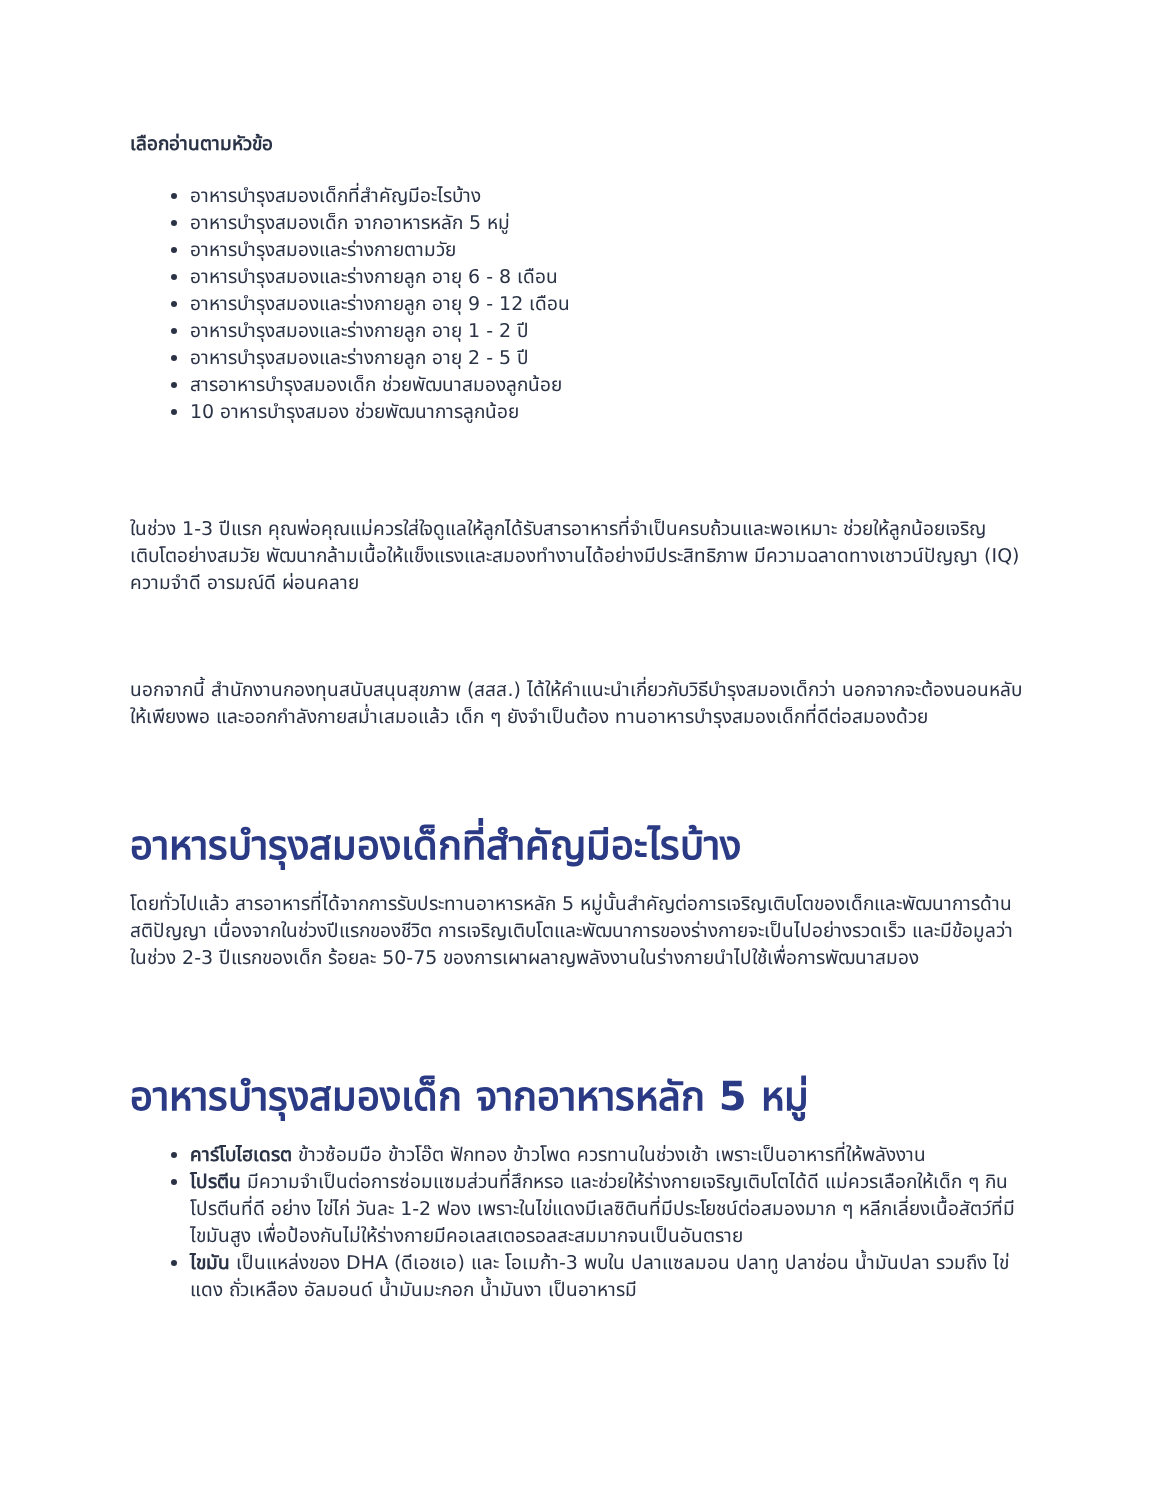เลือกอ่านตามหัวข้อ
อาหารบำรุงสมองเด็กที่สำคัญมีอะไรบ้าง
อาหารบำรุงสมองเด็ก จากอาหารหลัก 5 หมู่
อาหารบำรุงสมองและร่างกายตามวัย
อาหารบำรุงสมองและร่างกายลูก อายุ 6 - 8 เดือน
อาหารบำรุงสมองและร่างกายลูก อายุ 9 - 12 เดือน
อาหารบำรุงสมองและร่างกายลูก อายุ 1 - 2 ปี
อาหารบำรุงสมองและร่างกายลูก อายุ 2 - 5 ปี
สารอาหารบำรุงสมองเด็ก ช่วยพัฒนาสมองลูกน้อย
10 อาหารบำรุงสมอง ช่วยพัฒนาการลูกน้อย
ในช่วง 1-3 ปีแรก คุณพ่อคุณแม่ควรใส่ใจดูแลให้ลูกได้รับสารอาหารที่จำเป็นครบถ้วนและพอเหมาะ ช่วยให้ลูกน้อยเจริญเติบโตอย่างสมวัย พัฒนากล้ามเนื้อให้แข็งแรงและสมองทำงานได้อย่างมีประสิทธิภาพ มีความฉลาดทางเชาวน์ปัญญา (IQ) ความจำดี อารมณ์ดี ผ่อนคลาย
นอกจากนี้ สำนักงานกองทุนสนับสนุนสุขภาพ (สสส.) ได้ให้คำแนะนำเกี่ยวกับวิธีบำรุงสมองเด็กว่า นอกจากจะต้องนอนหลับให้เพียงพอ และออกกำลังกายสม่ำเสมอแล้ว เด็ก ๆ ยังจำเป็นต้อง ทานอาหารบำรุงสมองเด็กที่ดีต่อสมองด้วย
อาหารบำรุงสมองเด็กที่สำคัญมีอะไรบ้าง
โดยทั่วไปแล้ว สารอาหารที่ได้จากการรับประทานอาหารหลัก 5 หมู่นั้นสำคัญต่อการเจริญเติบโตของเด็กและพัฒนาการด้านสติปัญญา เนื่องจากในช่วงปีแรกของชีวิต การเจริญเติบโตและพัฒนาการของร่างกายจะเป็นไปอย่างรวดเร็ว และมีข้อมูลว่า ในช่วง 2-3 ปีแรกของเด็ก ร้อยละ 50-75 ของการเผาผลาญพลังงานในร่างกายนำไปใช้เพื่อการพัฒนาสมอง
อาหารบำรุงสมองเด็ก จากอาหารหลัก 5 หมู่
คาร์โบไฮเดรต ข้าวซ้อมมือ ข้าวโอ๊ต ฟักทอง ข้าวโพด ควรทานในช่วงเช้า เพราะเป็นอาหารที่ให้พลังงาน
โปรตีน มีความจำเป็นต่อการซ่อมแซมส่วนที่สึกหรอ และช่วยให้ร่างกายเจริญเติบโตได้ดี แม่ควรเลือกให้เด็ก ๆ กินโปรตีนที่ดี อย่าง ไข่ไก่ วันละ 1-2 ฟอง เพราะในไข่แดงมีเลซิตินที่มีประโยชน์ต่อสมองมาก ๆ หลีกเลี่ยงเนื้อสัตว์ที่มีไขมันสูง เพื่อป้องกันไม่ให้ร่างกายมีคอเลสเตอรอลสะสมมากจนเป็นอันตราย
ไขมัน เป็นแหล่งของ DHA (ดีเอชเอ) และ โอเมก้า-3 พบใน ปลาแซลมอน ปลาทู ปลาช่อน น้ำมันปลา รวมถึง ไข่แดง ถั่วเหลือง อัลมอนด์ น้ำมันมะกอก น้ำมันงา เป็นอาหารมี